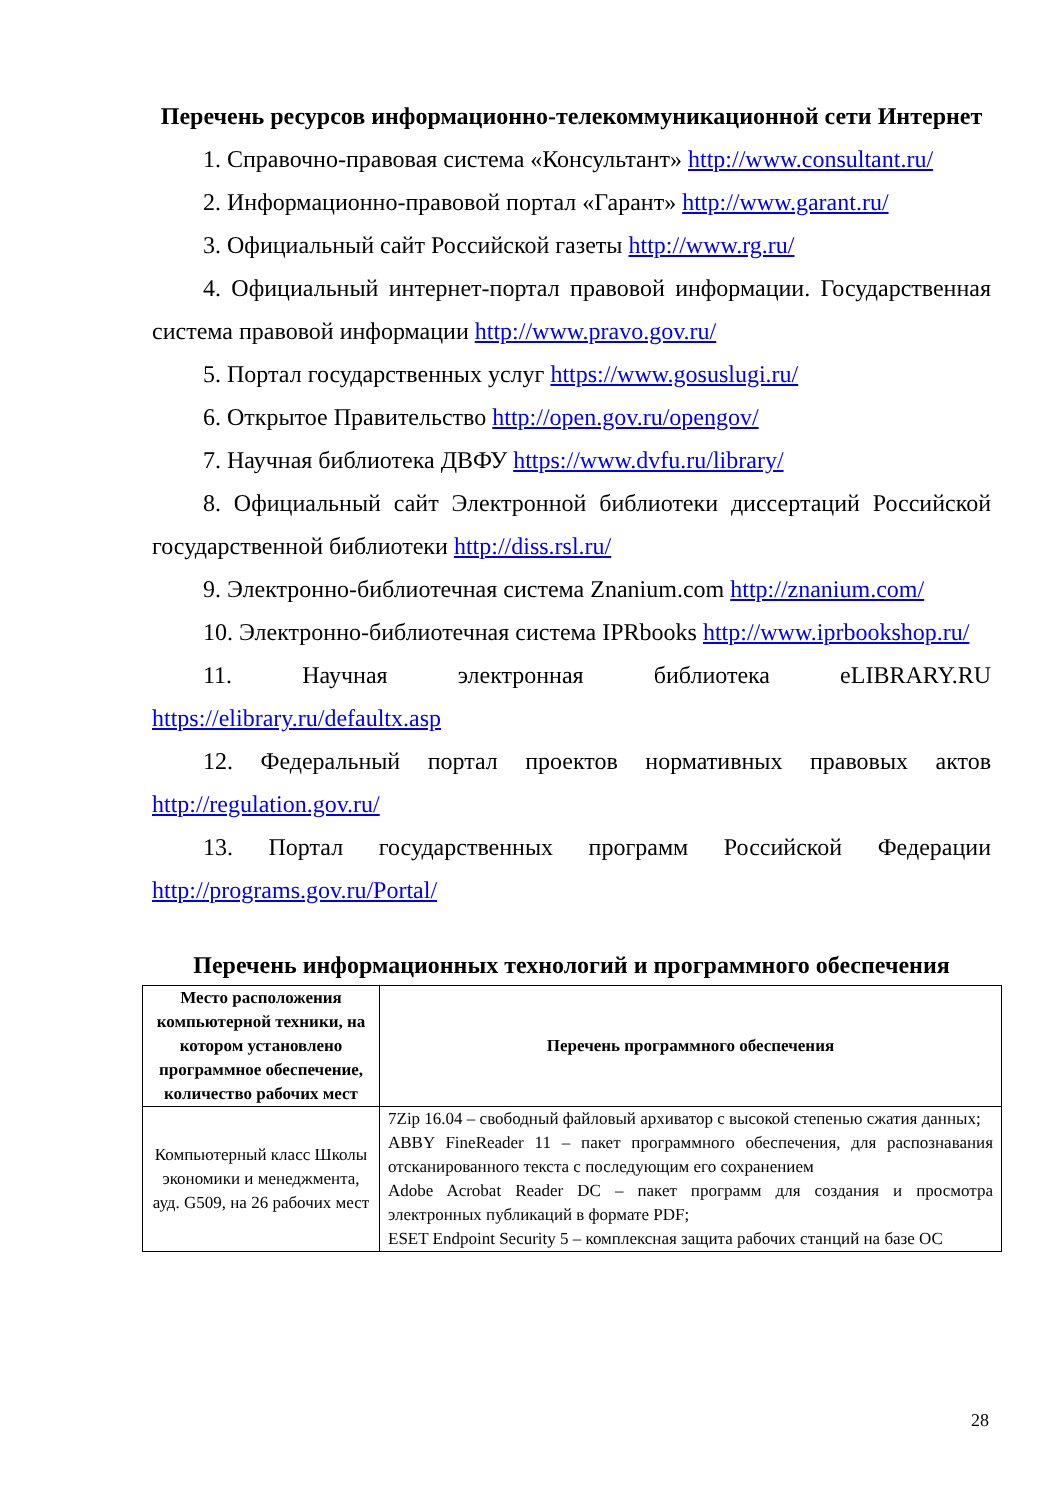Перечень ресурсов информационно-телекоммуникационной сети Интернет
1. Справочно-правовая система «Консультант» http://www.consultant.ru/
2. Информационно-правовой портал «Гарант» http://www.garant.ru/
3. Официальный сайт Российской газеты http://www.rg.ru/
4. Официальный интернет-портал правовой информации. Государственная система правовой информации http://www.pravo.gov.ru/
5. Портал государственных услуг https://www.gosuslugi.ru/
6. Открытое Правительство http://open.gov.ru/opengov/
7. Научная библиотека ДВФУ https://www.dvfu.ru/library/
8. Официальный сайт Электронной библиотеки диссертаций Российской государственной библиотеки http://diss.rsl.ru/
9. Электронно-библиотечная система Znanium.com http://znanium.com/
10. Электронно-библиотечная система IPRbooks http://www.iprbookshop.ru/
11. Научная электронная библиотека eLIBRARY.RU https://elibrary.ru/defaultx.asp
12. Федеральный портал проектов нормативных правовых актов http://regulation.gov.ru/
13. Портал государственных программ Российской Федерации http://programs.gov.ru/Portal/
Перечень информационных технологий и программного обеспечения
| Место расположения компьютерной техники, на котором установлено программное обеспечение, количество рабочих мест | Перечень программного обеспечения |
| --- | --- |
| Компьютерный класс Школы экономики и менеджмента, ауд. G509, на 26 рабочих мест | 7Zip 16.04 – свободный файловый архиватор с высокой степенью сжатия данных; ABBY FineReader 11 – пакет программного обеспечения, для распознавания отсканированного текста с последующим его сохранением Adobe Acrobat Reader DC – пакет программ для создания и просмотра электронных публикаций в формате PDF; ESET Endpoint Security 5 – комплексная защита рабочих станций на базе ОС |
28